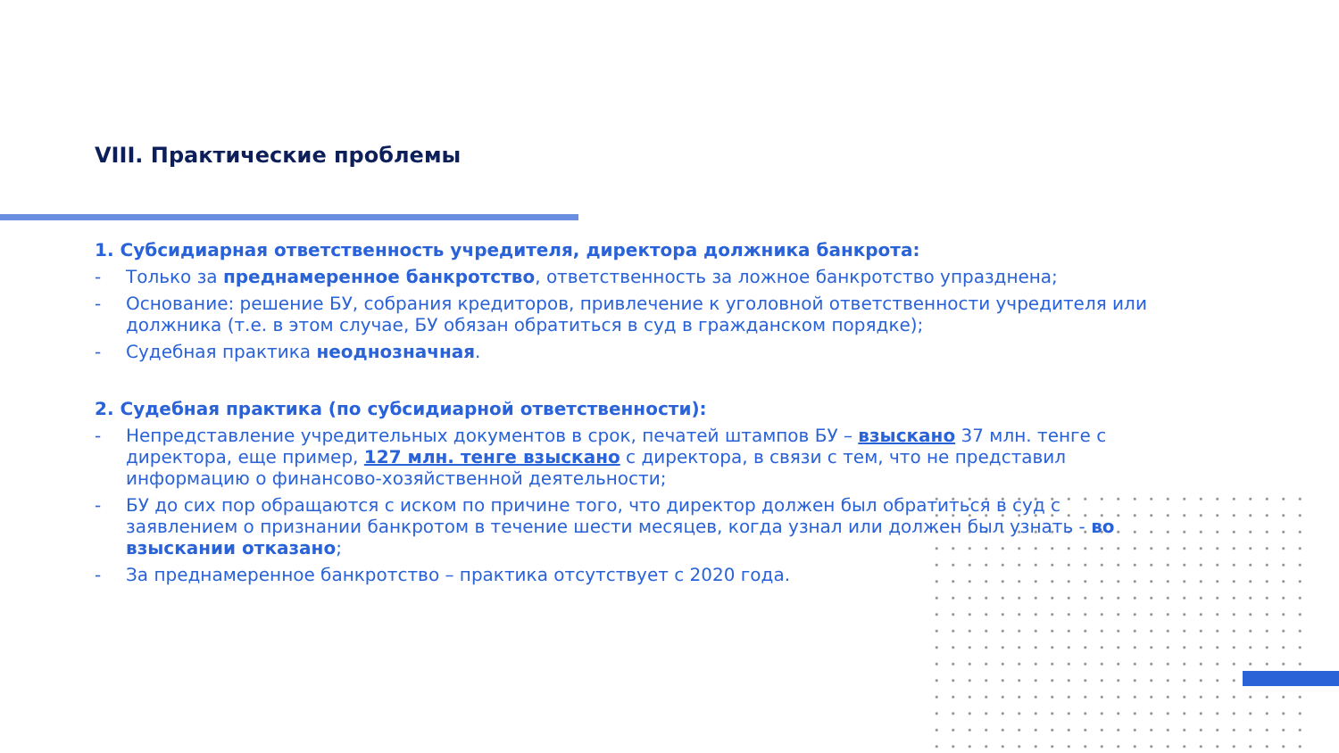VIII. Практические проблемы
1. Субсидиарная ответственность учредителя, директора должника банкрота:
- Только за преднамеренное банкротство, ответственность за ложное банкротство упразднена;
- Основание: решение БУ, собрания кредиторов, привлечение к уголовной ответственности учредителя или должника (т.е. в этом случае, БУ обязан обратиться в суд в гражданском порядке);
- Судебная практика неоднозначная.
2. Судебная практика (по субсидиарной ответственности):
- Непредставление учредительных документов в срок, печатей штампов БУ – взыскано 37 млн. тенге с директора, еще пример, 127 млн. тенге взыскано с директора, в связи с тем, что не представил информацию о финансово-хозяйственной деятельности;
- БУ до сих пор обращаются с иском по причине того, что директор должен был обратиться в суд с заявлением о признании банкротом в течение шести месяцев, когда узнал или должен был узнать - во взыскании отказано;
- За преднамеренное банкротство – практика отсутствует с 2020 года.